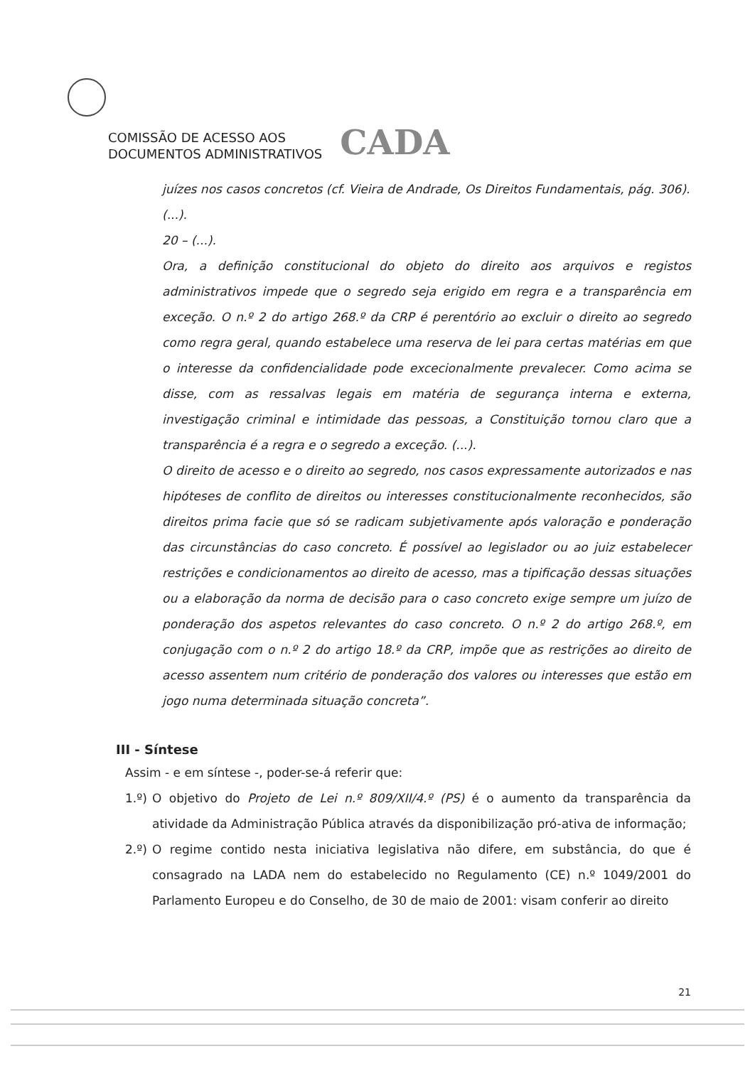COMISSÃO DE ACESSO AOS
DOCUMENTOS ADMINISTRATIVOS
CADA
juízes nos casos concretos (cf. Vieira de Andrade, Os Direitos Fundamentais, pág. 306).
(...).
20 – (...).
Ora, a definição constitucional do objeto do direito aos arquivos e registos administrativos impede que o segredo seja erigido em regra e a transparência em exceção. O n.º 2 do artigo 268.º da CRP é perentório ao excluir o direito ao segredo como regra geral, quando estabelece uma reserva de lei para certas matérias em que o interesse da confidencialidade pode excecionalmente prevalecer. Como acima se disse, com as ressalvas legais em matéria de segurança interna e externa, investigação criminal e intimidade das pessoas, a Constituição tornou claro que a transparência é a regra e o segredo a exceção. (...).
O direito de acesso e o direito ao segredo, nos casos expressamente autorizados e nas hipóteses de conflito de direitos ou interesses constitucionalmente reconhecidos, são direitos prima facie que só se radicam subjetivamente após valoração e ponderação das circunstâncias do caso concreto. É possível ao legislador ou ao juiz estabelecer restrições e condicionamentos ao direito de acesso, mas a tipificação dessas situações ou a elaboração da norma de decisão para o caso concreto exige sempre um juízo de ponderação dos aspetos relevantes do caso concreto. O n.º 2 do artigo 268.º, em conjugação com o n.º 2 do artigo 18.º da CRP, impõe que as restrições ao direito de acesso assentem num critério de ponderação dos valores ou interesses que estão em jogo numa determinada situação concreta”.
III - Síntese
Assim - e em síntese -, poder-se-á referir que:
1.º)
O objetivo do Projeto de Lei n.º 809/XII/4.º (PS) é o aumento da transparência da atividade da Administração Pública através da disponibilização pró-ativa de informação;
2.º)
O regime contido nesta iniciativa legislativa não difere, em substância, do que é consagrado na LADA nem do estabelecido no Regulamento (CE) n.º 1049/2001 do Parlamento Europeu e do Conselho, de 30 de maio de 2001: visam conferir ao direito
21